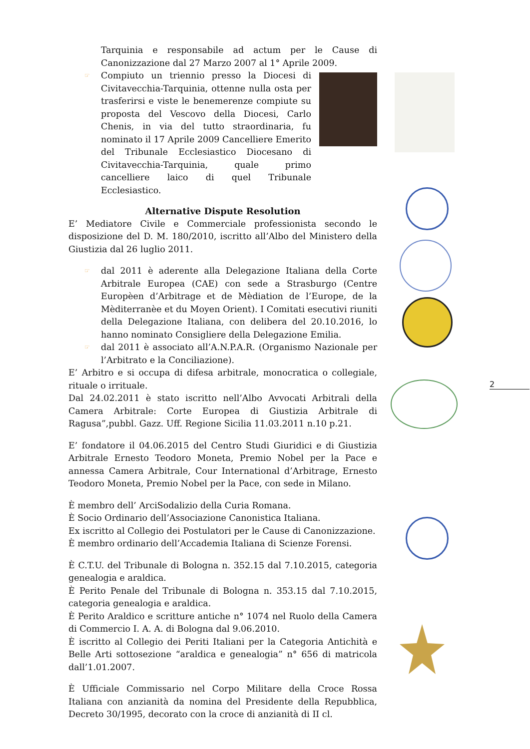Tarquinia e responsabile ad actum per le Cause di Canonizzazione dal 27 Marzo 2007 al 1° Aprile 2009.
☞ Compiuto un triennio presso la Diocesi di Civitavecchia-Tarquinia, ottenne nulla osta per trasferirsi e viste le benemerenze compiute su proposta del Vescovo della Diocesi, Carlo Chenis, in via del tutto straordinaria, fu nominato il 17 Aprile 2009 Cancelliere Emerito del Tribunale Ecclesiastico Diocesano di Civitavecchia-Tarquinia, quale primo cancelliere laico di quel Tribunale Ecclesiastico.
Alternative Dispute Resolution
E’ Mediatore Civile e Commerciale professionista secondo le disposizione del D. M. 180/2010, iscritto all’Albo del Ministero della Giustizia dal 26 luglio 2011.
☞ dal 2011 è aderente alla Delegazione Italiana della Corte Arbitrale Europea (CAE) con sede a Strasburgo (Centre Europèen d’Arbitrage et de Mèdiation de l’Europe, de la Mèditerranèe et du Moyen Orient). I Comitati esecutivi riuniti della Delegazione Italiana, con delibera del 20.10.2016, lo hanno nominato Consigliere della Delegazione Emilia.
☞ dal 2011 è associato all’A.N.P.A.R. (Organismo Nazionale per l’Arbitrato e la Conciliazione).
E’ Arbitro e si occupa di difesa arbitrale, monocratica o collegiale, rituale o irrituale.
Dal 24.02.2011 è stato iscritto nell’Albo Avvocati Arbitrali della Camera Arbitrale: Corte Europea di Giustizia Arbitrale di Ragusa”,pubbl. Gazz. Uff. Regione Sicilia 11.03.2011 n.10 p.21.
E’ fondatore il 04.06.2015 del Centro Studi Giuridici e di Giustizia Arbitrale Ernesto Teodoro Moneta, Premio Nobel per la Pace e annessa Camera Arbitrale, Cour International d’Arbitrage, Ernesto Teodoro Moneta, Premio Nobel per la Pace, con sede in Milano.
È membro dell’ ArciSodalizio della Curia Romana.
È Socio Ordinario dell’Associazione Canonistica Italiana.
Ex iscritto al Collegio dei Postulatori per le Cause di Canonizzazione.
È membro ordinario dell’Accademia Italiana di Scienze Forensi.
È C.T.U. del Tribunale di Bologna n. 352.15 dal 7.10.2015, categoria genealogia e araldica.
È Perito Penale del Tribunale di Bologna n. 353.15 dal 7.10.2015, categoria genealogia e araldica.
È Perito Araldico e scritture antiche n° 1074 nel Ruolo della Camera di Commercio I. A. A. di Bologna dal 9.06.2010.
È iscritto al Collegio dei Periti Italiani per la Categoria Antichità e Belle Arti sottosezione “araldica e genealogia” n° 656 di matricola dall’1.01.2007.
È Ufficiale Commissario nel Corpo Militare della Croce Rossa Italiana con anzianità da nomina del Presidente della Repubblica, Decreto 30/1995, decorato con la croce di anzianità di II cl.
2